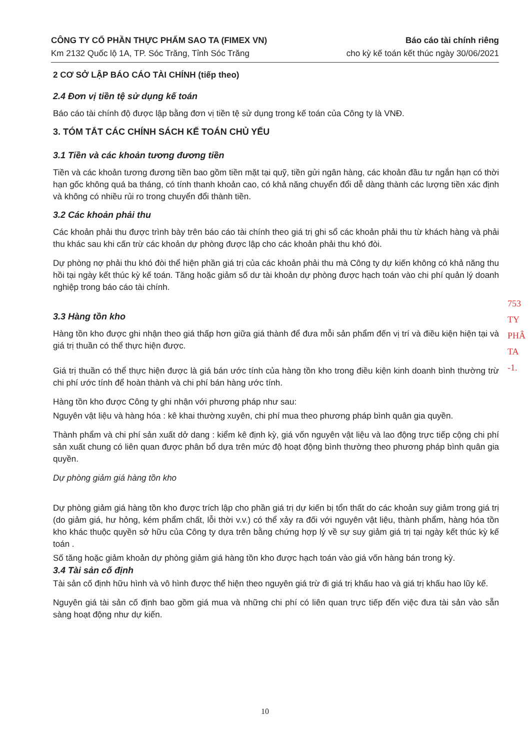CÔNG TY CỔ PHẦN THỰC PHẨM SAO TA (FIMEX VN) Báo cáo tài chính riêng
Km 2132 Quốc lộ 1A, TP. Sóc Trăng, Tỉnh Sóc Trăng cho kỳ kế toán kết thúc ngày 30/06/2021
2 CƠ SỞ LẬP BÁO CÁO TÀI CHÍNH (tiếp theo)
2.4 Đơn vị tiền tệ sử dụng kế toán
Báo cáo tài chính độ được lập bằng đơn vị tiền tệ sử dụng trong kế toán của Công ty là VNĐ.
3. TÓM TẮT CÁC CHÍNH SÁCH KẾ TOÁN CHỦ YẾU
3.1 Tiền và các khoản tương đương tiền
Tiền và các khoản tương đương tiền bao gồm tiền mặt tại quỹ, tiền gửi ngân hàng, các khoản đầu tư ngắn hạn có thời hạn gốc không quá ba tháng, có tính thanh khoản cao, có khả năng chuyển đổi dễ dàng thành các lượng tiền xác định và không có nhiều rủi ro trong chuyển đổi thành tiền.
3.2 Các khoản phải thu
Các khoản phải thu được trình bày trên báo cáo tài chính theo giá trị ghi sổ các khoản phải thu từ khách hàng và phải thu khác sau khi cấn trừ các khoản dự phòng được lập cho các khoản phải thu khó đòi.
Dự phòng nợ phải thu khó đòi thể hiện phần giá trị của các khoản phải thu mà Công ty dự kiến không có khả năng thu hồi tại ngày kết thúc kỳ kế toán. Tăng hoặc giảm số dư tài khoản dự phòng được hạch toán vào chi phí quản lý doanh nghiệp trong báo cáo tài chính.
3.3 Hàng tồn kho
Hàng tồn kho được ghi nhận theo giá thấp hơn giữa giá thành để đưa mỗi sản phẩm đến vị trí và điều kiện hiện tại và giá trị thuần có thể thực hiện được.
Giá trị thuần có thể thực hiện được là giá bán ước tính của hàng tồn kho trong điều kiện kinh doanh bình thường trừ chi phí ước tính để hoàn thành và chi phí bán hàng ước tính.
Hàng tồn kho được Công ty ghi nhận với phương pháp như sau:
Nguyên vật liệu và hàng hóa : kê khai thường xuyên, chi phí mua theo phương pháp bình quân gia quyền.
Thành phẩm và chi phí sản xuất dở dang : kiểm kê định kỳ, giá vốn nguyên vật liệu và lao động trực tiếp cộng chi phí sản xuất chung có liên quan được phân bổ dựa trên mức độ hoạt động bình thường theo phương pháp bình quân gia quyền.
Dự phòng giảm giá hàng tồn kho
Dự phòng giảm giá hàng tồn kho được trích lập cho phần giá trị dự kiến bị tổn thất do các khoản suy giảm trong giá trị (do giảm giá, hư hỏng, kém phẩm chất, lỗi thời v.v.) có thể xảy ra đối với nguyên vật liệu, thành phẩm, hàng hóa tồn kho khác thuộc quyền sở hữu của Công ty dựa trên bằng chứng hợp lý về sự suy giảm giá trị tại ngày kết thúc kỳ kế toán .
Số tăng hoặc giảm khoản dự phòng giảm giá hàng tồn kho được hạch toán vào giá vốn hàng bán trong kỳ.
3.4 Tài sản cố định
Tài sản cố định hữu hình và vô hình được thể hiện theo nguyên giá trừ đi giá trị khấu hao và giá trị khấu hao lũy kế.
Nguyên giá tài sản cố định bao gồm giá mua và những chi phí có liên quan trực tiếp đến việc đưa tài sản vào sẵn sàng hoạt động như dự kiến.
753
TY
PHÂ
TA
-1.
10